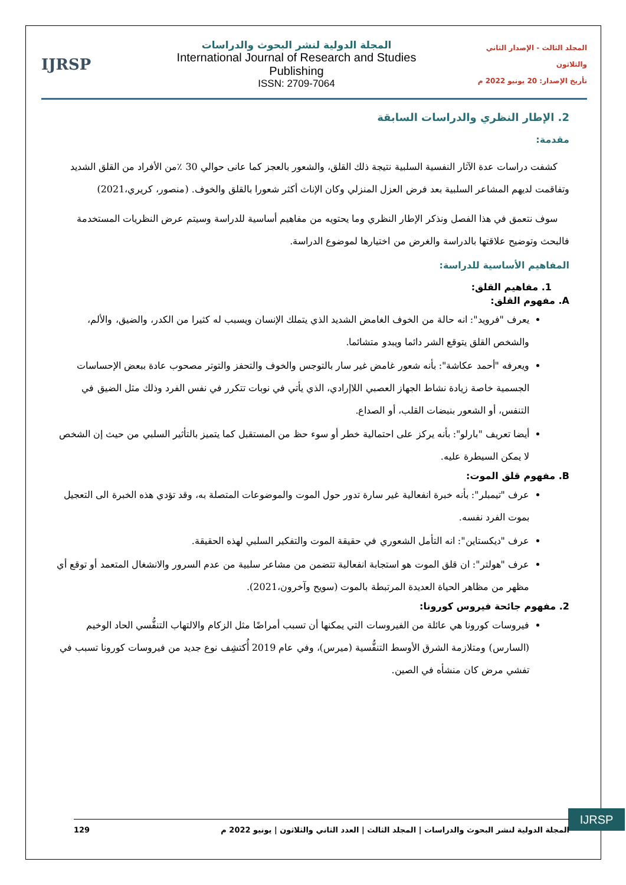IJRSP
المجلة الدولية لنشر البحوث والدراسات
International Journal of Research and Studies Publishing
ISSN: 2709-7064
المجلد الثالث - الإصدار الثاني والثلاثون
تأريخ الإصدار: 20 يونيو 2022 م
2. الإطار النظري والدراسات السابقة
مقدمة:
كشفت دراسات عدة الآثار النفسية السلبية نتيجة ذلك القلق، والشعور بالعجز كما عانى حوالي 30 ٪من الأفراد من القلق الشديد وتفاقمت لديهم المشاعر السلبية بعد فرض العزل المنزلي وكان الإناث أكثر شعورا بالقلق والخوف. (منصور، كريري،2021)
سوف نتعمق في هذا الفصل ونذكر الإطار النظري وما يحتويه من مفاهيم أساسية للدراسة وسيتم عرض النظريات المستخدمة فالبحث وتوضيح علاقتها بالدراسة والغرض من اختيارها لموضوع الدراسة.
المفاهيم الأساسية للدراسة:
1. مفاهيم القلق:
A. مفهوم القلق:
يعرف "فرويد": انه حالة من الخوف الغامض الشديد الذي يتملك الإنسان ويسبب له كثيرا من الكدر، والضيق، والألم، والشخص القلق يتوقع الشر دائما ويبدو متشائما.
ويعرفه "أحمد عكاشة": بأنه شعور غامض غير سار بالتوجس والخوف والتحفز والتوتر مصحوب عادة ببعض الإحساسات الجسمية خاصة زيادة نشاط الجهاز العصبي اللاإرادي، الذي يأتي في نوبات تتكرر في نفس الفرد وذلك مثل الضيق في التنفس، أو الشعور بنبضات القلب، أو الصداع.
أيضا تعريف "بارلو": بأنه يركز على احتمالية خطر أو سوء حظ من المستقبل كما يتميز بالتأثير السلبي من حيث إن الشخص لا يمكن السيطرة عليه.
B. مفهوم قلق الموت:
عرف "تيمبلر": بأنه خبرة انفعالية غير سارة تدور حول الموت والموضوعات المتصلة به، وقد تؤدي هذه الخبرة الى التعجيل بموت الفرد نفسه.
عرف "ديكستاين": انه التأمل الشعوري في حقيقة الموت والتفكير السلبي لهذه الحقيقة.
عرف "هولتر": ان قلق الموت هو استجابة انفعالية تتضمن من مشاعر سلبية من عدم السرور والانشغال المتعمد أو توقع أي مظهر من مظاهر الحياة العديدة المرتبطة بالموت (سويح وآخرون،2021).
2. مفهوم جائحة فيروس كورونا:
فيروسات كورونا هي عائلة من الفيروسات التي يمكنها أن تسبب أمراضًا مثل الزكام والالتهاب التنفُّسي الحاد الوخيم (السارس) ومتلازمة الشرق الأوسط التنفُّسية (ميرس)، وفي عام 2019 أُكتشِف نوع جديد من فيروسات كورونا تسبب في تفشي مرض كان منشأه في الصين.
IJRSP
المجلة الدولية لنشر البحوث والدراسات | المجلد الثالث | العدد الثاني والثلاثون | يونيو 2022 م 129